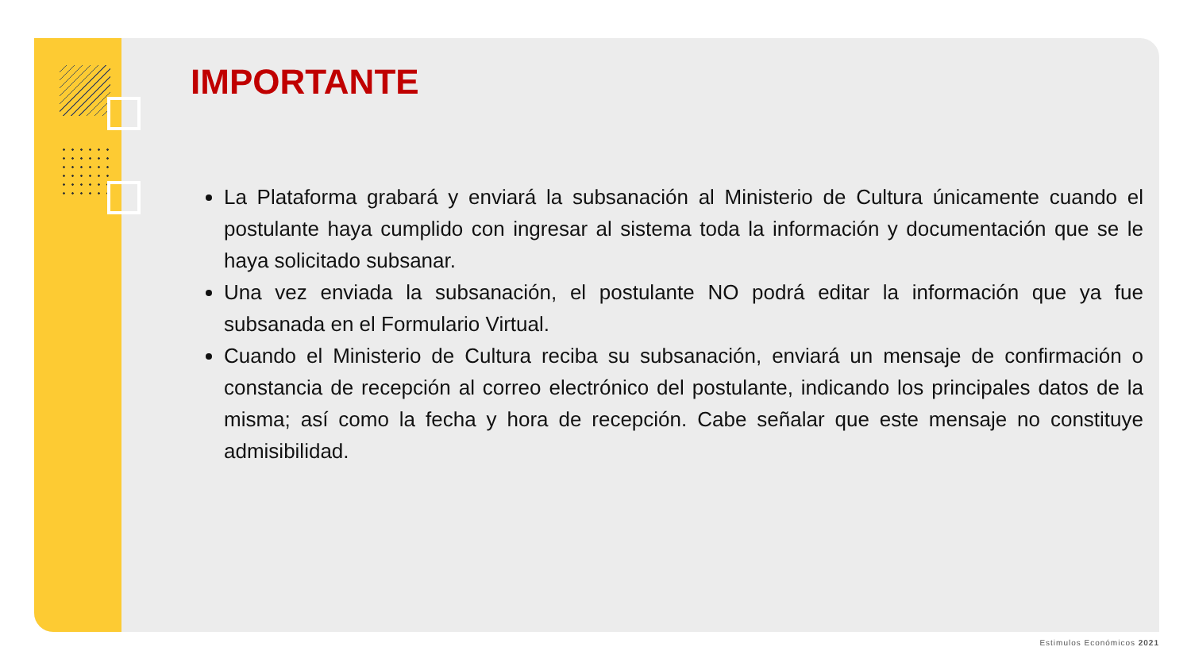IMPORTANTE
La Plataforma grabará y enviará la subsanación al Ministerio de Cultura únicamente cuando el postulante haya cumplido con ingresar al sistema toda la información y documentación que se le haya solicitado subsanar.
Una vez enviada la subsanación, el postulante NO podrá editar la información que ya fue subsanada en el Formulario Virtual.
Cuando el Ministerio de Cultura reciba su subsanación, enviará un mensaje de confirmación o constancia de recepción al correo electrónico del postulante, indicando los principales datos de la misma; así como la fecha y hora de recepción. Cabe señalar que este mensaje no constituye admisibilidad.
Estimulos Económicos 2021